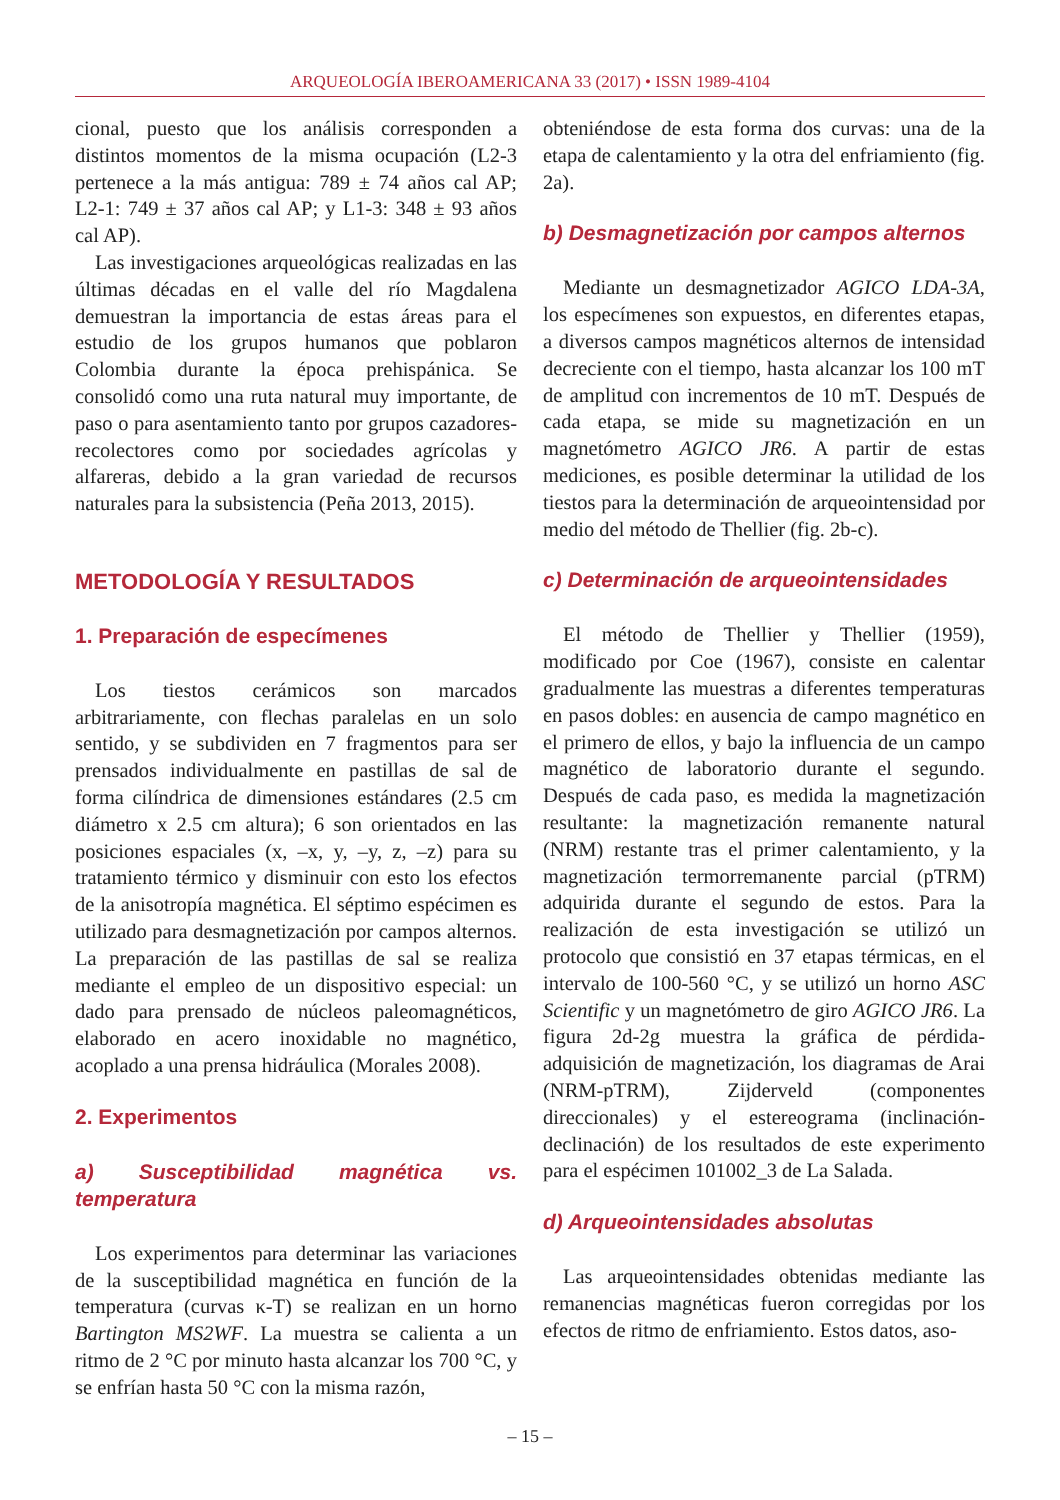ARQUEOLOGÍA IBEROAMERICANA 33 (2017) • ISSN 1989-4104
cional, puesto que los análisis corresponden a distintos momentos de la misma ocupación (L2-3 pertenece a la más antigua: 789 ± 74 años cal AP; L2-1: 749 ± 37 años cal AP; y L1-3: 348 ± 93 años cal AP).
Las investigaciones arqueológicas realizadas en las últimas décadas en el valle del río Magdalena demuestran la importancia de estas áreas para el estudio de los grupos humanos que poblaron Colombia durante la época prehispánica. Se consolidó como una ruta natural muy importante, de paso o para asentamiento tanto por grupos cazadores-recolectores como por sociedades agrícolas y alfareras, debido a la gran variedad de recursos naturales para la subsistencia (Peña 2013, 2015).
METODOLOGÍA Y RESULTADOS
1. Preparación de especímenes
Los tiestos cerámicos son marcados arbitrariamente, con flechas paralelas en un solo sentido, y se subdividen en 7 fragmentos para ser prensados individualmente en pastillas de sal de forma cilíndrica de dimensiones estándares (2.5 cm diámetro x 2.5 cm altura); 6 son orientados en las posiciones espaciales (x, –x, y, –y, z, –z) para su tratamiento térmico y disminuir con esto los efectos de la anisotropía magnética. El séptimo espécimen es utilizado para desmagnetización por campos alternos. La preparación de las pastillas de sal se realiza mediante el empleo de un dispositivo especial: un dado para prensado de núcleos paleomagnéticos, elaborado en acero inoxidable no magnético, acoplado a una prensa hidráulica (Morales 2008).
2. Experimentos
a) Susceptibilidad magnética vs. temperatura
Los experimentos para determinar las variaciones de la susceptibilidad magnética en función de la temperatura (curvas κ-T) se realizan en un horno Bartington MS2WF. La muestra se calienta a un ritmo de 2 °C por minuto hasta alcanzar los 700 °C, y se enfrían hasta 50 °C con la misma razón,
obteniéndose de esta forma dos curvas: una de la etapa de calentamiento y la otra del enfriamiento (fig. 2a).
b) Desmagnetización por campos alternos
Mediante un desmagnetizador AGICO LDA-3A, los especímenes son expuestos, en diferentes etapas, a diversos campos magnéticos alternos de intensidad decreciente con el tiempo, hasta alcanzar los 100 mT de amplitud con incrementos de 10 mT. Después de cada etapa, se mide su magnetización en un magnetómetro AGICO JR6. A partir de estas mediciones, es posible determinar la utilidad de los tiestos para la determinación de arqueointensidad por medio del método de Thellier (fig. 2b-c).
c) Determinación de arqueointensidades
El método de Thellier y Thellier (1959), modificado por Coe (1967), consiste en calentar gradualmente las muestras a diferentes temperaturas en pasos dobles: en ausencia de campo magnético en el primero de ellos, y bajo la influencia de un campo magnético de laboratorio durante el segundo. Después de cada paso, es medida la magnetización resultante: la magnetización remanente natural (NRM) restante tras el primer calentamiento, y la magnetización termorremanente parcial (pTRM) adquirida durante el segundo de estos. Para la realización de esta investigación se utilizó un protocolo que consistió en 37 etapas térmicas, en el intervalo de 100-560 °C, y se utilizó un horno ASC Scientific y un magnetómetro de giro AGICO JR6. La figura 2d-2g muestra la gráfica de pérdida-adquisición de magnetización, los diagramas de Arai (NRM-pTRM), Zijderveld (componentes direccionales) y el estereograma (inclinación-declinación) de los resultados de este experimento para el espécimen 101002_3 de La Salada.
d) Arqueointensidades absolutas
Las arqueointensidades obtenidas mediante las remanencias magnéticas fueron corregidas por los efectos de ritmo de enfriamiento. Estos datos, aso-
– 15 –